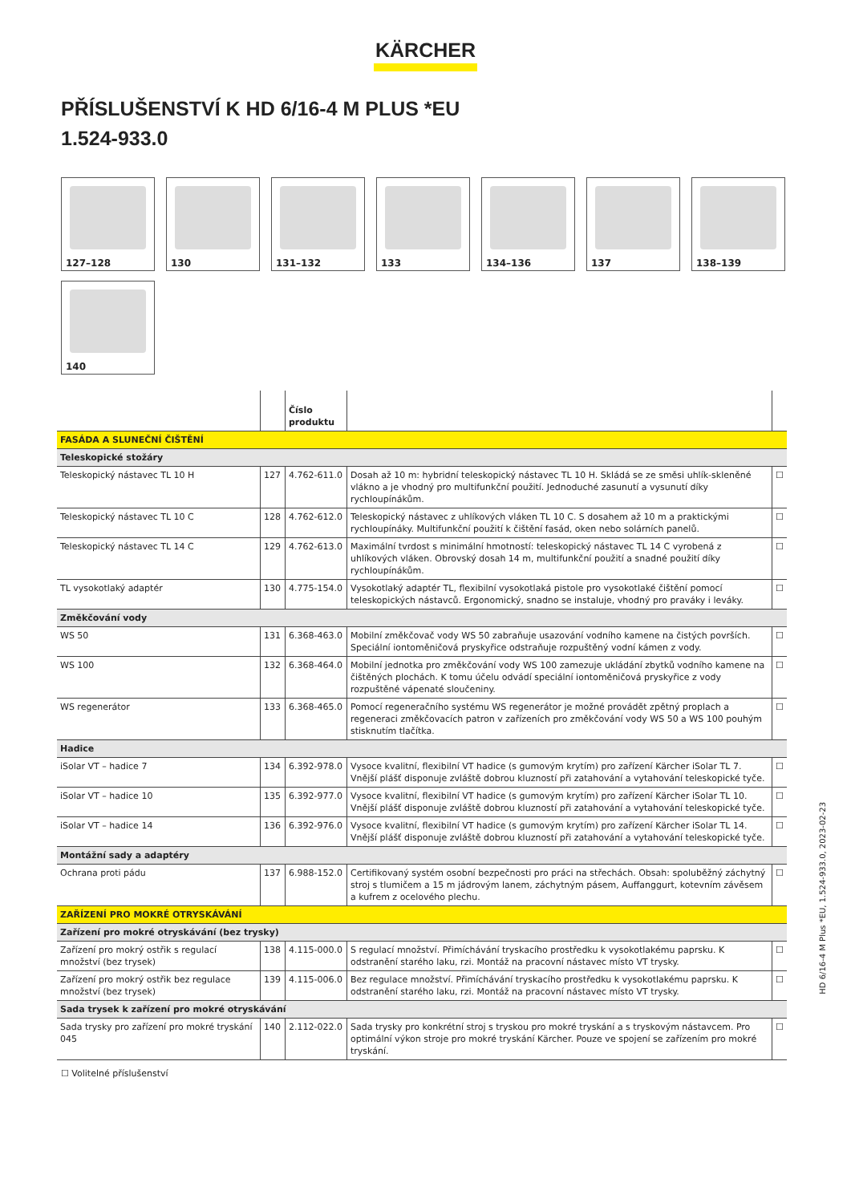KÄRCHER
PŘÍSLUŠENSTVÍ K HD 6/16-4 M PLUS *EU
1.524-933.0
127–128
130
131–132
133
134–136
137
138–139
140
| | | Číslo produktu | | |
| --- | --- | --- | --- | --- |
| FASÁDA A SLUNEČNÍ ČIŠTĚNÍ | | | | |
| Teleskopické stožáry | | | | |
| Teleskopický nástavec TL 10 H | 127 | 4.762-611.0 | Dosah až 10 m: hybridní teleskopický nástavec TL 10 H. Skládá se ze směsi uhlík-skleněné vlákno a je vhodný pro multifunkční použití. Jednoduché zasunutí a vysunutí díky rychloupínákům. | ☐ |
| Teleskopický nástavec TL 10 C | 128 | 4.762-612.0 | Teleskopický nástavec z uhlíkových vláken TL 10 C. S dosahem až 10 m a praktickými rychloupínáky. Multifunkční použití k čištění fasád, oken nebo solárních panelů. | ☐ |
| Teleskopický nástavec TL 14 C | 129 | 4.762-613.0 | Maximální tvrdost s minimální hmotností: teleskopický nástavec TL 14 C vyrobená z uhlíkových vláken. Obrovský dosah 14 m, multifunkční použití a snadné použití díky rychloupínákům. | ☐ |
| TL vysokotlaký adaptér | 130 | 4.775-154.0 | Vysokotlaký adaptér TL, flexibilní vysokotlaká pistole pro vysokotlaké čištění pomocí teleskopických nástavců. Ergonomický, snadno se instaluje, vhodný pro praváky i leváky. | ☐ |
| Změkčování vody | | | | |
| WS 50 | 131 | 6.368-463.0 | Mobilní změkčovač vody WS 50 zabraňuje usazování vodního kamene na čistých površích. Speciální iontoměničová pryskyřice odstraňuje rozpuštěný vodní kámen z vody. | ☐ |
| WS 100 | 132 | 6.368-464.0 | Mobilní jednotka pro změkčování vody WS 100 zamezuje ukládání zbytků vodního kamene na čištěných plochách. K tomu účelu odvádí speciální iontoměničová pryskyřice z vody rozpuštěné vápenaté sloučeniny. | ☐ |
| WS regenerátor | 133 | 6.368-465.0 | Pomocí regeneračního systému WS regenerátor je možné provádět zpětný proplach a regeneraci změkčovacích patron v zařízeních pro změkčování vody WS 50 a WS 100 pouhým stisknutím tlačítka. | ☐ |
| Hadice | | | | |
| iSolar VT – hadice 7 | 134 | 6.392-978.0 | Vysoce kvalitní, flexibilní VT hadice (s gumovým krytím) pro zařízení Kärcher iSolar TL 7. Vnější plášť disponuje zvláště dobrou kluzností při zatahování a vytahování teleskopické tyče. | ☐ |
| iSolar VT – hadice 10 | 135 | 6.392-977.0 | Vysoce kvalitní, flexibilní VT hadice (s gumovým krytím) pro zařízení Kärcher iSolar TL 10. Vnější plášť disponuje zvláště dobrou kluzností při zatahování a vytahování teleskopické tyče. | ☐ |
| iSolar VT – hadice 14 | 136 | 6.392-976.0 | Vysoce kvalitní, flexibilní VT hadice (s gumovým krytím) pro zařízení Kärcher iSolar TL 14. Vnější plášť disponuje zvláště dobrou kluzností při zatahování a vytahování teleskopické tyče. | ☐ |
| Montážní sady a adaptéry | | | | |
| Ochrana proti pádu | 137 | 6.988-152.0 | Certifikovaný systém osobní bezpečnosti pro práci na střechách. Obsah: spoluběžný záchytný stroj s tlumičem a 15 m jádrovým lanem, záchytným pásem, Auffanggurt, kotevním závěsem a kufrem z ocelového plechu. | ☐ |
| ZAŘÍZENÍ PRO MOKRÉ OTRYSKÁVÁNÍ | | | | |
| Zařízení pro mokré otryskávání (bez trysky) | | | | |
| Zařízení pro mokrý ostřik s regulací množství (bez trysek) | 138 | 4.115-000.0 | S regulací množství. Přimíchávání tryskacího prostředku k vysokotlakému paprsku. K odstranění starého laku, rzi. Montáž na pracovní nástavec místo VT trysky. | ☐ |
| Zařízení pro mokrý ostřik bez regulace množství (bez trysek) | 139 | 4.115-006.0 | Bez regulace množství. Přimíchávání tryskacího prostředku k vysokotlakému paprsku. K odstranění starého laku, rzi. Montáž na pracovní nástavec místo VT trysky. | ☐ |
| Sada trysek k zařízení pro mokré otryskávání | | | | |
| Sada trysky pro zařízení pro mokré tryskání 045 | 140 | 2.112-022.0 | Sada trysky pro konkrétní stroj s tryskou pro mokré tryskání a s tryskovým nástavcem. Pro optimální výkon stroje pro mokré tryskání Kärcher. Pouze ve spojení se zařízením pro mokré tryskání. | ☐ |
☐ Volitelné příslušenství
HD 6/16-4 M Plus *EU, 1.524-933.0, 2023-02-23